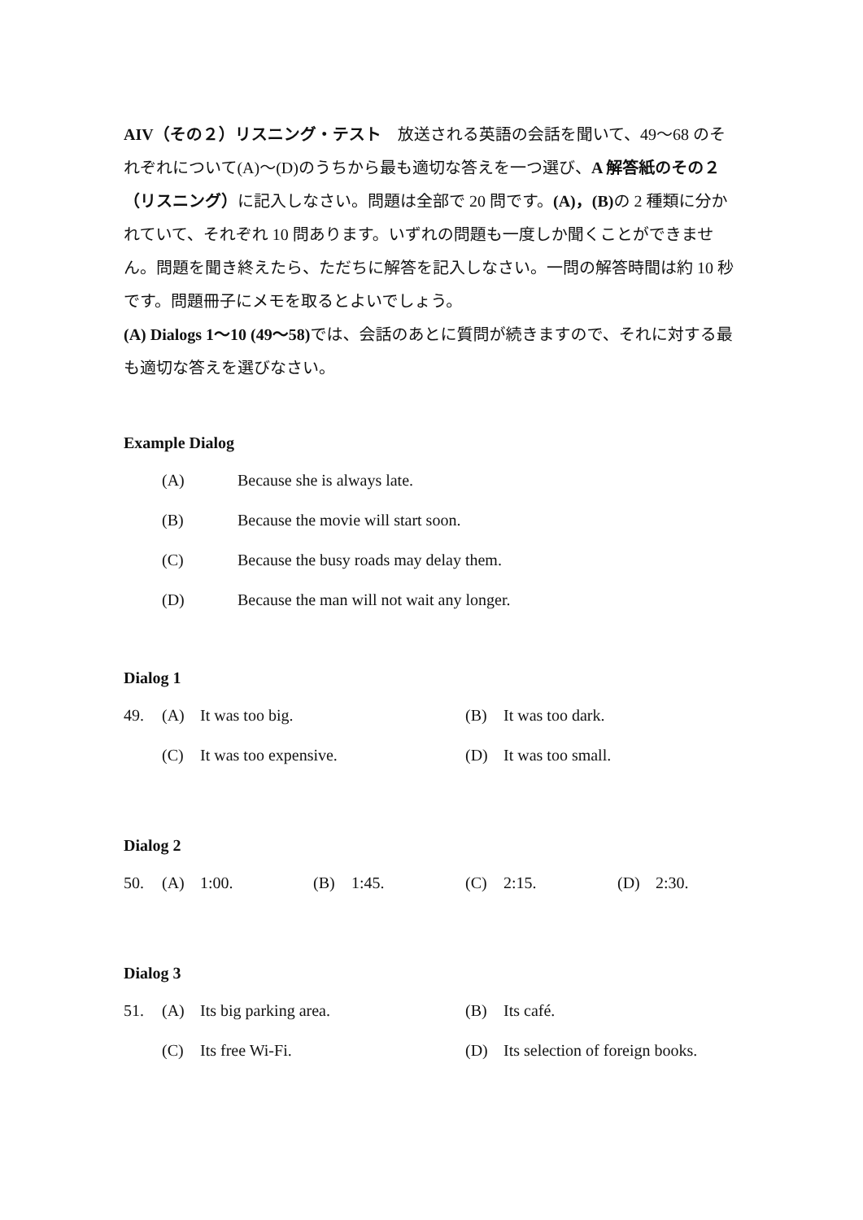AIV（その２）リスニング・テスト　放送される英語の会話を聞いて、49～68 のそれぞれについて(A)～(D)のうちから最も適切な答えを一つ選び、A 解答紙のその２（リスニング）に記入しなさい。問題は全部で 20 問です。(A)，(B) の 2 種類に分かれていて、それぞれ 10 問あります。いずれの問題も一度しか聞くことができません。問題を聞き終えたら、ただちに解答を記入しなさい。一問の解答時間は約 10 秒です。問題冊子にメモを取るとよいでしょう。
(A) Dialogs 1～10 (49～58) では、会話のあとに質問が続きますので、それに対する最も適切な答えを選びなさい。
Example Dialog
(A) Because she is always late.
(B) Because the movie will start soon.
(C) Because the busy roads may delay them.
(D) Because the man will not wait any longer.
Dialog 1
49. (A) It was too big. (B) It was too dark.
(C) It was too expensive. (D) It was too small.
Dialog 2
50. (A) 1:00. (B) 1:45. (C) 2:15. (D) 2:30.
Dialog 3
51. (A) Its big parking area. (B) Its café.
(C) Its free Wi-Fi.
(D) Its selection of foreign books.